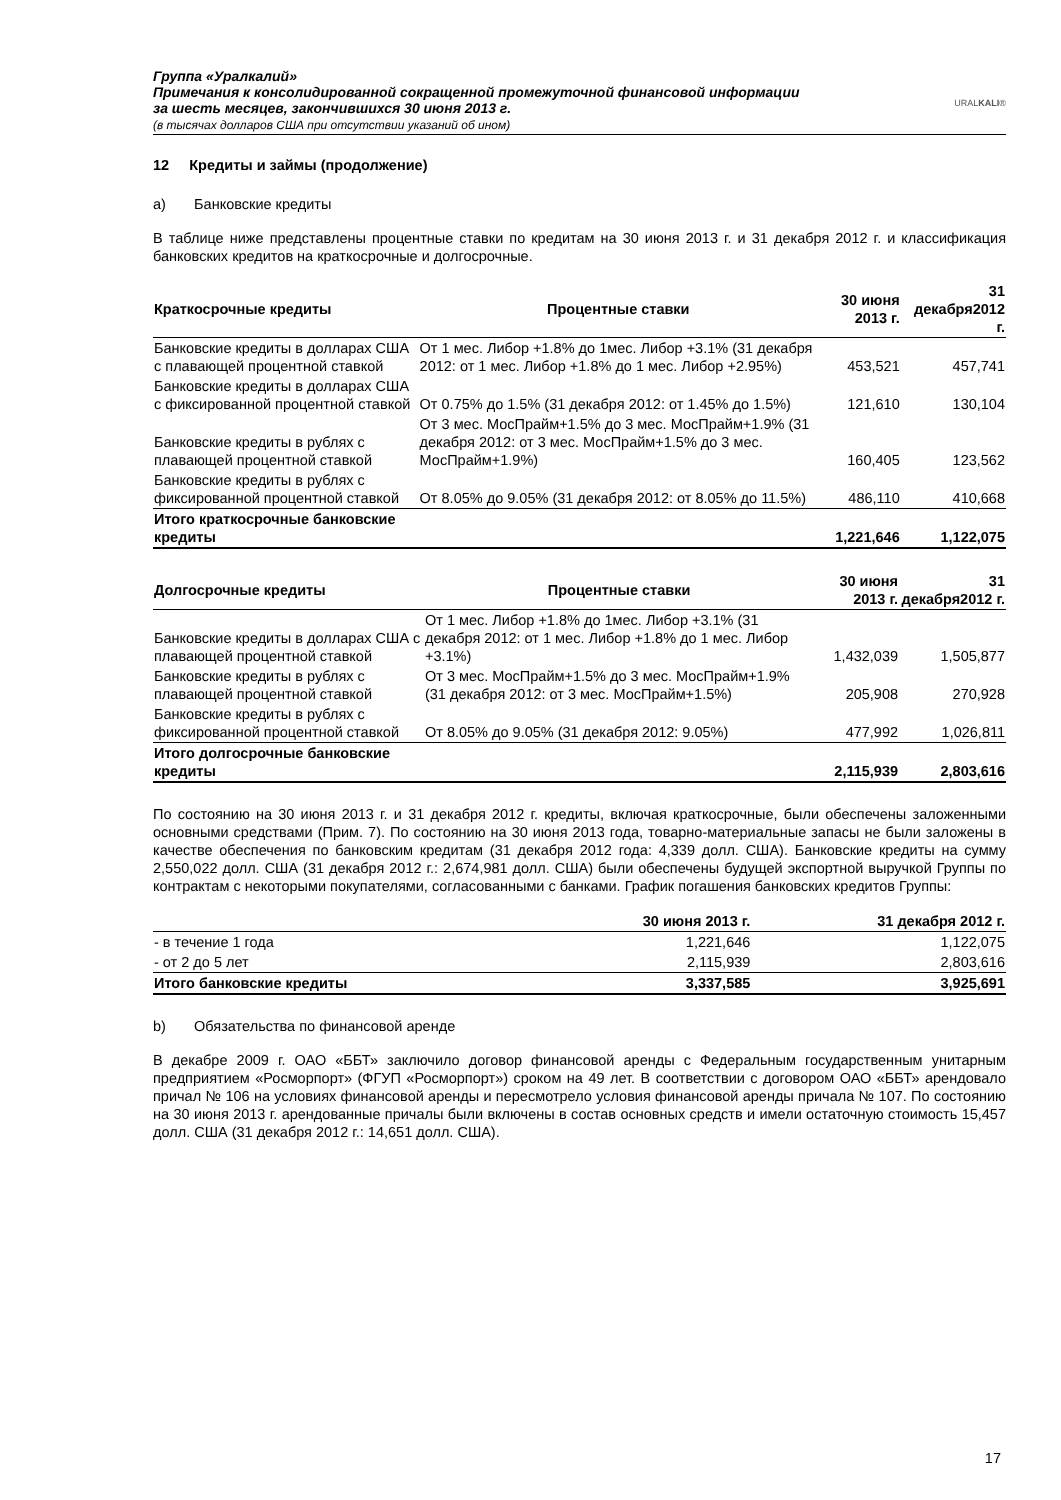Группа «Уралкалий»
Примечания к консолидированной сокращенной промежуточной финансовой информации
за шесть месяцев, закончившихся 30 июня 2013 г.
(в тысячах долларов США при отсутствии указаний об ином)
URALKALI®
12 Кредиты и займы (продолжение)
a) Банковские кредиты
В таблице ниже представлены процентные ставки по кредитам на 30 июня 2013 г. и 31 декабря 2012 г. и классификация банковских кредитов на краткосрочные и долгосрочные.
| Краткосрочные кредиты | Процентные ставки | 30 июня 2013 г. | 31 декабря2012 г. |
| --- | --- | --- | --- |
| Банковские кредиты в долларах США с плавающей процентной ставкой | От 1 мес. Либор +1.8% до 1мес. Либор +3.1% (31 декабря 2012: от 1 мес. Либор +1.8% до 1 мес. Либор +2.95%) | 453,521 | 457,741 |
| Банковские кредиты в долларах США с фиксированной процентной ставкой | От 0.75% до 1.5% (31 декабря 2012: от 1.45% до 1.5%) | 121,610 | 130,104 |
| Банковские кредиты в рублях с плавающей процентной ставкой | От 3 мес. МосПрайм+1.5% до 3 мес. МосПрайм+1.9% (31 декабря 2012: от 3 мес. МосПрайм+1.5% до 3 мес. МосПрайм+1.9%) | 160,405 | 123,562 |
| Банковские кредиты в рублях с фиксированной процентной ставкой | От 8.05% до 9.05% (31 декабря 2012: от 8.05% до 11.5%) | 486,110 | 410,668 |
| Итого краткосрочные банковские кредиты | | 1,221,646 | 1,122,075 |
| Долгосрочные кредиты | Процентные ставки | 30 июня 2013 г. | 31 декабря2012 г. |
| --- | --- | --- | --- |
| Банковские кредиты в долларах США с плавающей процентной ставкой | От 1 мес. Либор +1.8% до 1мес. Либор +3.1% (31 декабря 2012: от 1 мес. Либор +1.8% до 1 мес. Либор +3.1%) | 1,432,039 | 1,505,877 |
| Банковские кредиты в рублях с плавающей процентной ставкой | От 3 мес. МосПрайм+1.5% до 3 мес. МосПрайм+1.9% (31 декабря 2012: от 3 мес. МосПрайм+1.5%) | 205,908 | 270,928 |
| Банковские кредиты в рублях с фиксированной процентной ставкой | От 8.05% до 9.05% (31 декабря 2012: 9.05%) | 477,992 | 1,026,811 |
| Итого долгосрочные банковские кредиты | | 2,115,939 | 2,803,616 |
По состоянию на 30 июня 2013 г. и 31 декабря 2012 г. кредиты, включая краткосрочные, были обеспечены заложенными основными средствами (Прим. 7). По состоянию на 30 июня 2013 года, товарно-материальные запасы не были заложены в качестве обеспечения по банковским кредитам (31 декабря 2012 года: 4,339 долл. США). Банковские кредиты на сумму 2,550,022 долл. США (31 декабря 2012 г.: 2,674,981 долл. США) были обеспечены будущей экспортной выручкой Группы по контрактам с некоторыми покупателями, согласованными с банками. График погашения банковских кредитов Группы:
| | 30 июня 2013 г. | 31 декабря 2012 г. |
| --- | --- | --- |
| - в течение 1 года | 1,221,646 | 1,122,075 |
| - от 2 до 5 лет | 2,115,939 | 2,803,616 |
| Итого банковские кредиты | 3,337,585 | 3,925,691 |
b) Обязательства по финансовой аренде
В декабре 2009 г. ОАО «ББТ» заключило договор финансовой аренды с Федеральным государственным унитарным предприятием «Росморпорт» (ФГУП «Росморпорт») сроком на 49 лет. В соответствии с договором ОАО «ББТ» арендовало причал № 106 на условиях финансовой аренды и пересмотрело условия финансовой аренды причала № 107. По состоянию на 30 июня 2013 г. арендованные причалы были включены в состав основных средств и имели остаточную стоимость 15,457 долл. США (31 декабря 2012 г.: 14,651 долл. США).
17